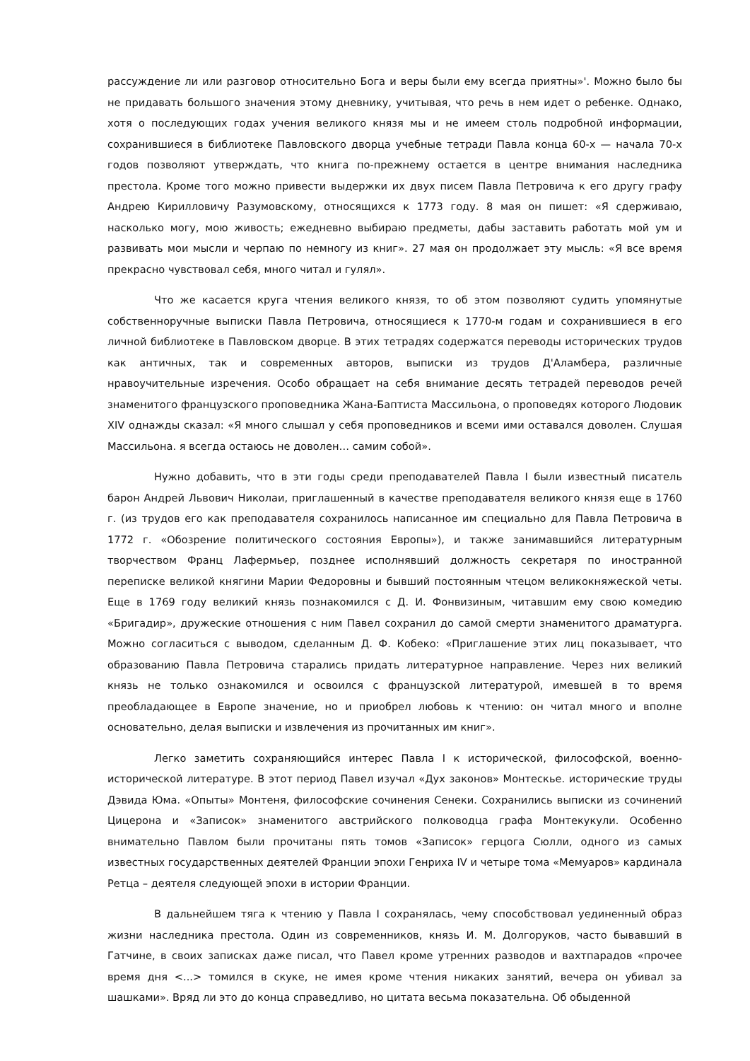рассуждение ли или разговор относительно Бога и веры были ему всегда приятны»'. Можно было бы не придавать большого значения этому дневнику, учитывая, что речь в нем идет о ребенке. Однако, хотя о последующих годах учения великого князя мы и не имеем столь подробной информации, сохранившиеся в библиотеке Павловского дворца учебные тетради Павла конца 60-х — начала 70-х годов позволяют утверждать, что книга по-прежнему остается в центре внимания наследника престола. Кроме того можно привести выдержки их двух писем Павла Петровича к его другу графу Андрею Кирилловичу Разумовскому, относящихся к 1773 году. 8 мая он пишет: «Я сдерживаю, насколько могу, мою живость; ежедневно выбираю предметы, дабы заставить работать мой ум и развивать мои мысли и черпаю по немногу из книг». 27 мая он продолжает эту мысль: «Я все время прекрасно чувствовал себя, много читал и гулял».
Что же касается круга чтения великого князя, то об этом позволяют судить упомянутые собственноручные выписки Павла Петровича, относящиеся к 1770-м годам и сохранившиеся в его личной библиотеке в Павловском дворце. В этих тетрадях содержатся переводы исторических трудов как античных, так и современных авторов, выписки из трудов Д'Аламбера, различные нравоучительные изречения. Особо обращает на себя внимание десять тетрадей переводов речей знаменитого французского проповедника Жана-Баптиста Массильона, о проповедях которого Людовик XIV однажды сказал: «Я много слышал у себя проповедников и всеми ими оставался доволен. Слушая Массильона. я всегда остаюсь не доволен… самим собой».
Нужно добавить, что в эти годы среди преподавателей Павла I были известный писатель барон Андрей Львович Николаи, приглашенный в качестве преподавателя великого князя еще в 1760 г. (из трудов его как преподавателя сохранилось написанное им специально для Павла Петровича в 1772 г. «Обозрение политического состояния Европы»), и также занимавшийся литературным творчеством Франц Лафермьер, позднее исполнявший должность секретаря по иностранной переписке великой княгини Марии Федоровны и бывший постоянным чтецом великокняжеской четы. Еще в 1769 году великий князь познакомился с Д. И. Фонвизиным, читавшим ему свою комедию «Бригадир», дружеские отношения с ним Павел сохранил до самой смерти знаменитого драматурга. Можно согласиться с выводом, сделанным Д. Ф. Кобеко: «Приглашение этих лиц показывает, что образованию Павла Петровича старались придать литературное направление. Через них великий князь не только ознакомился и освоился с французской литературой, имевшей в то время преобладающее в Европе значение, но и приобрел любовь к чтению: он читал много и вполне основательно, делая выписки и извлечения из прочитанных им книг».
Легко заметить сохраняющийся интерес Павла I к исторической, философской, военно-исторической литературе. В этот период Павел изучал «Дух законов» Монтескье. исторические труды Дэвида Юма. «Опыты» Монтеня, философские сочинения Сенеки. Сохранились выписки из сочинений Цицерона и «Записок» знаменитого австрийского полководца графа Монтекукули. Особенно внимательно Павлом были прочитаны пять томов «Записок» герцога Сюлли, одного из самых известных государственных деятелей Франции эпохи Генриха IV и четыре тома «Мемуаров» кардинала Ретца – деятеля следующей эпохи в истории Франции.
В дальнейшем тяга к чтению у Павла I сохранялась, чему способствовал уединенный образ жизни наследника престола. Один из современников, князь И. М. Долгоруков, часто бывавший в Гатчине, в своих записках даже писал, что Павел кроме утренних разводов и вахтпарадов «прочее время дня <...> томился в скуке, не имея кроме чтения никаких занятий, вечера он убивал за шашками». Вряд ли это до конца справедливо, но цитата весьма показательна. Об обыденной